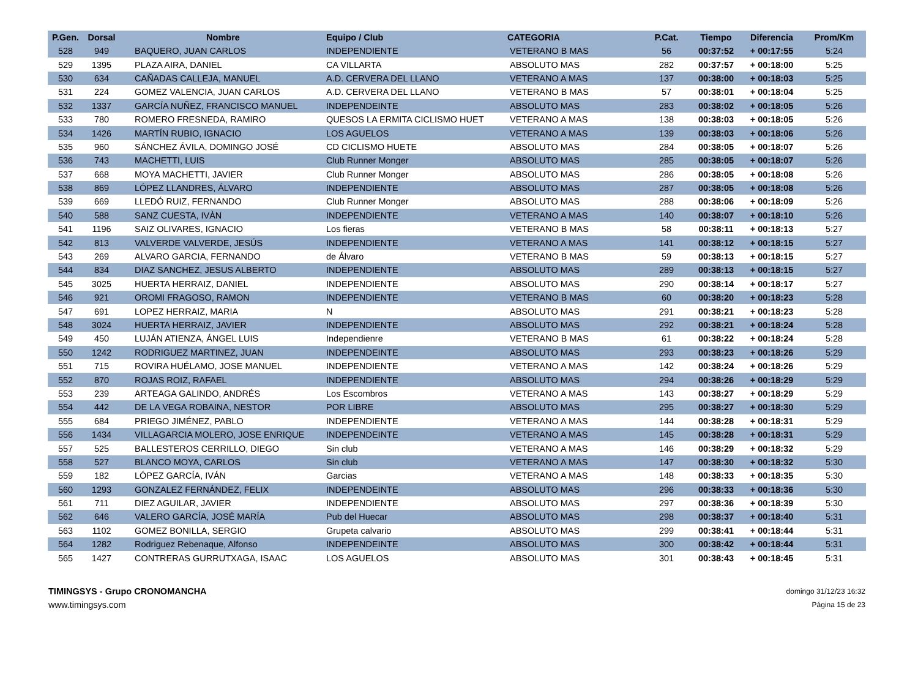| P.Gen. | Dorsal | Nombre | Equipo / Club | CATEGORIA | P.Cat. | Tiempo | Diferencia | Prom/Km |
| --- | --- | --- | --- | --- | --- | --- | --- | --- |
| 528 | 949 | BAQUERO, JUAN CARLOS | INDEPENDIENTE | VETERANO B MAS | 56 | 00:37:52 | + 00:17:55 | 5:24 |
| 529 | 1395 | PLAZA AIRA, DANIEL | CA VILLARTA | ABSOLUTO MAS | 282 | 00:37:57 | + 00:18:00 | 5:25 |
| 530 | 634 | CAÑADAS CALLEJA, MANUEL | A.D. CERVERA DEL LLANO | VETERANO A MAS | 137 | 00:38:00 | + 00:18:03 | 5:25 |
| 531 | 224 | GOMEZ VALENCIA, JUAN CARLOS | A.D. CERVERA DEL LLANO | VETERANO B MAS | 57 | 00:38:01 | + 00:18:04 | 5:25 |
| 532 | 1337 | GARCÍA NUÑEZ, FRANCISCO MANUEL | INDEPENDEINTE | ABSOLUTO MAS | 283 | 00:38:02 | + 00:18:05 | 5:26 |
| 533 | 780 | ROMERO FRESNEDA, RAMIRO | QUESOS LA ERMITA CICLISMO HUET | VETERANO A MAS | 138 | 00:38:03 | + 00:18:05 | 5:26 |
| 534 | 1426 | MARTÍN RUBIO, IGNACIO | LOS AGUELOS | VETERANO A MAS | 139 | 00:38:03 | + 00:18:06 | 5:26 |
| 535 | 960 | SÁNCHEZ ÁVILA, DOMINGO JOSÉ | CD CICLISMO HUETE | ABSOLUTO MAS | 284 | 00:38:05 | + 00:18:07 | 5:26 |
| 536 | 743 | MACHETTI, LUIS | Club Runner Monger | ABSOLUTO MAS | 285 | 00:38:05 | + 00:18:07 | 5:26 |
| 537 | 668 | MOYA MACHETTI, JAVIER | Club Runner Monger | ABSOLUTO MAS | 286 | 00:38:05 | + 00:18:08 | 5:26 |
| 538 | 869 | LÓPEZ LLANDRES, ÁLVARO | INDEPENDIENTE | ABSOLUTO MAS | 287 | 00:38:05 | + 00:18:08 | 5:26 |
| 539 | 669 | LLEDÓ RUIZ, FERNANDO | Club Runner Monger | ABSOLUTO MAS | 288 | 00:38:06 | + 00:18:09 | 5:26 |
| 540 | 588 | SANZ CUESTA, IVÀN | INDEPENDIENTE | VETERANO A MAS | 140 | 00:38:07 | + 00:18:10 | 5:26 |
| 541 | 1196 | SAIZ OLIVARES, IGNACIO | Los fieras | VETERANO B MAS | 58 | 00:38:11 | + 00:18:13 | 5:27 |
| 542 | 813 | VALVERDE VALVERDE, JESÚS | INDEPENDIENTE | VETERANO A MAS | 141 | 00:38:12 | + 00:18:15 | 5:27 |
| 543 | 269 | ALVARO GARCIA, FERNANDO | de Álvaro | VETERANO B MAS | 59 | 00:38:13 | + 00:18:15 | 5:27 |
| 544 | 834 | DIAZ SANCHEZ, JESUS ALBERTO | INDEPENDIENTE | ABSOLUTO MAS | 289 | 00:38:13 | + 00:18:15 | 5:27 |
| 545 | 3025 | HUERTA HERRAIZ, DANIEL | INDEPENDIENTE | ABSOLUTO MAS | 290 | 00:38:14 | + 00:18:17 | 5:27 |
| 546 | 921 | OROMI FRAGOSO, RAMON | INDEPENDIENTE | VETERANO B MAS | 60 | 00:38:20 | + 00:18:23 | 5:28 |
| 547 | 691 | LOPEZ HERRAIZ, MARIA | N | ABSOLUTO MAS | 291 | 00:38:21 | + 00:18:23 | 5:28 |
| 548 | 3024 | HUERTA HERRAIZ, JAVIER | INDEPENDIENTE | ABSOLUTO MAS | 292 | 00:38:21 | + 00:18:24 | 5:28 |
| 549 | 450 | LUJÁN ATIENZA, ÁNGEL LUIS | Independienre | VETERANO B MAS | 61 | 00:38:22 | + 00:18:24 | 5:28 |
| 550 | 1242 | RODRIGUEZ MARTINEZ, JUAN | INDEPENDEINTE | ABSOLUTO MAS | 293 | 00:38:23 | + 00:18:26 | 5:29 |
| 551 | 715 | ROVIRA HUÉLAMO, JOSE MANUEL | INDEPENDIENTE | VETERANO A MAS | 142 | 00:38:24 | + 00:18:26 | 5:29 |
| 552 | 870 | ROJAS ROIZ, RAFAEL | INDEPENDIENTE | ABSOLUTO MAS | 294 | 00:38:26 | + 00:18:29 | 5:29 |
| 553 | 239 | ARTEAGA GALINDO, ANDRÉS | Los Escombros | VETERANO A MAS | 143 | 00:38:27 | + 00:18:29 | 5:29 |
| 554 | 442 | DE LA VEGA ROBAINA, NESTOR | POR LIBRE | ABSOLUTO MAS | 295 | 00:38:27 | + 00:18:30 | 5:29 |
| 555 | 684 | PRIEGO JIMÉNEZ, PABLO | INDEPENDIENTE | VETERANO A MAS | 144 | 00:38:28 | + 00:18:31 | 5:29 |
| 556 | 1434 | VILLAGARCIA MOLERO, JOSE ENRIQUE | INDEPENDEINTE | VETERANO A MAS | 145 | 00:38:28 | + 00:18:31 | 5:29 |
| 557 | 525 | BALLESTEROS CERRILLO, DIEGO | Sin club | VETERANO A MAS | 146 | 00:38:29 | + 00:18:32 | 5:29 |
| 558 | 527 | BLANCO MOYA, CARLOS | Sin club | VETERANO A MAS | 147 | 00:38:30 | + 00:18:32 | 5:30 |
| 559 | 182 | LÓPEZ GARCÍA, IVÁN | Garcias | VETERANO A MAS | 148 | 00:38:33 | + 00:18:35 | 5:30 |
| 560 | 1293 | GONZALEZ FERNÁNDEZ, FELIX | INDEPENDEINTE | ABSOLUTO MAS | 296 | 00:38:33 | + 00:18:36 | 5:30 |
| 561 | 711 | DIEZ AGUILAR, JAVIER | INDEPENDIENTE | ABSOLUTO MAS | 297 | 00:38:36 | + 00:18:39 | 5:30 |
| 562 | 646 | VALERO GARCÍA, JOSÉ MARÍA | Pub del Huecar | ABSOLUTO MAS | 298 | 00:38:37 | + 00:18:40 | 5:31 |
| 563 | 1102 | GOMEZ BONILLA, SERGIO | Grupeta calvario | ABSOLUTO MAS | 299 | 00:38:41 | + 00:18:44 | 5:31 |
| 564 | 1282 | Rodriguez Rebenaque, Alfonso | INDEPENDEINTE | ABSOLUTO MAS | 300 | 00:38:42 | + 00:18:44 | 5:31 |
| 565 | 1427 | CONTRERAS GURRUTXAGA, ISAAC | LOS AGUELOS | ABSOLUTO MAS | 301 | 00:38:43 | + 00:18:45 | 5:31 |
TIMINGSYS - Grupo CRONOMANCHA
www.timingsys.com
domingo 31/12/23 16:32
Página 15 de 23